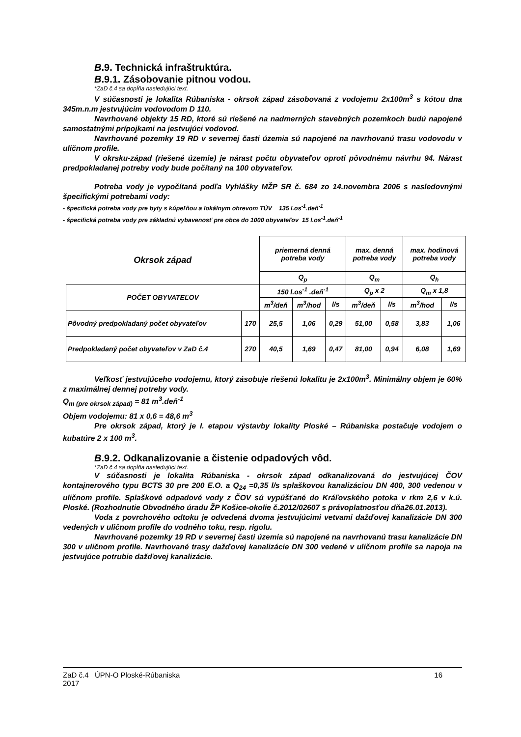B.9. Technická infraštruktúra.
B.9.1. Zásobovanie pitnou vodou.
*ZaD č.4 sa dopĺňa nasledujúci text.
V súčasnosti je lokalita Rúbaniska - okrsok západ zásobovaná z vodojemu 2x100m<sup>3</sup> s kótou dna 345m.n.m jestvujúcim vodovodom D 110.
Navrhované objekty 15 RD, ktoré sú riešené na nadmerných stavebných pozemkoch budú napojené samostatnými prípojkami na jestvujúci vodovod.
Navrhované pozemky 19 RD v severnej časti územia sú napojené na navrhovanú trasu vodovodu v uličnom profile.
V okrsku-západ (riešené územie) je nárast počtu obyvateľov oproti pôvodnému návrhu 94. Nárast predpokladanej potreby vody bude počítaný na 100 obyvateľov.
Potreba vody je vypočítaná podľa Vyhlášky MŽP SR č. 684 zo 14.novembra 2006 s nasledovnými špecifickými potrebami vody:
- špecifická potreba vody pre byty s kúpeľňou a lokálnym ohrevom TÚV 135 l.os<sup>-1</sup>.deň<sup>-1</sup>
- špecifická potreba vody pre základnú vybavenosť pre obce do 1000 obyvateľov 15 l.os<sup>-1</sup>.deň<sup>-1</sup>
| Okrsok západ | | priemerná denná potreba vody | | | max. denná potreba vody | | max. hodinová potreba vody | |
| | | Q<sub>p</sub> | | | Q<sub>m</sub> | | Q<sub>h</sub> | |
| POČET OBYVATEĽOV | | 150 l.os<sup>-1</sup> .deň<sup>-1</sup> | | | Q<sub>p</sub> x 2 | | Q<sub>m</sub> x 1,8 | |
| | | m<sup>3</sup>/deň | m<sup>3</sup>/hod | l/s | m<sup>3</sup>/deň | l/s | m<sup>3</sup>/hod | l/s |
| Pôvodný predpokladaný počet obyvateľov | 170 | 25,5 | 1,06 | 0,29 | 51,00 | 0,58 | 3,83 | 1,06 |
| Predpokladaný počet obyvateľov v ZaD č.4 | 270 | 40,5 | 1,69 | 0,47 | 81,00 | 0,94 | 6,08 | 1,69 |
Veľkosť jestvujúceho vodojemu, ktorý zásobuje riešenú lokalitu je 2x100m<sup>3</sup>. Minimálny objem je 60% z maximálnej dennej potreby vody.
Q<sub>m (pre okrsok západ)</sub> = 81 m<sup>3</sup>.deň<sup>-1</sup>
Objem vodojemu: 81 x 0,6 = 48,6 m<sup>3</sup>
Pre okrsok západ, ktorý je I. etapou výstavby lokality Ploské – Rúbaniska postačuje vodojem o kubatúre 2 x 100 m<sup>3</sup>.
B.9.2. Odkanalizovanie a čistenie odpadových vôd.
*ZaD č.4 sa dopĺňa nasledujúci text.
V súčasnosti je lokalita Rúbaniska - okrsok západ odkanalizovaná do jestvujúcej ČOV kontajnerového typu BCTS 30 pre 200 E.O. a Q<sub>24</sub> =0,35 l/s splaškovou kanalizáciou DN 400, 300 vedenou v uličnom profile. Splaškové odpadové vody z ČOV sú vypúšťané do Kráľovského potoka v rkm 2,6 v k.ú. Ploské. (Rozhodnutie Obvodného úradu ŽP Košice-okolie č.2012/02607 s právoplatnosťou dňa26.01.2013).
Voda z povrchového odtoku je odvedená dvoma jestvujúcimi vetvami dažďovej kanalizácie DN 300 vedených v uličnom profile do vodného toku, resp. rigolu.
Navrhované pozemky 19 RD v severnej časti územia sú napojené na navrhovanú trasu kanalizácie DN 300 v uličnom profile. Navrhované trasy dažďovej kanalizácie DN 300 vedené v uličnom profile sa napoja na jestvujúce potrubie dažďovej kanalizácie.
ZaD č.4 ÚPN-O Ploské-Rúbaniska
2017
16